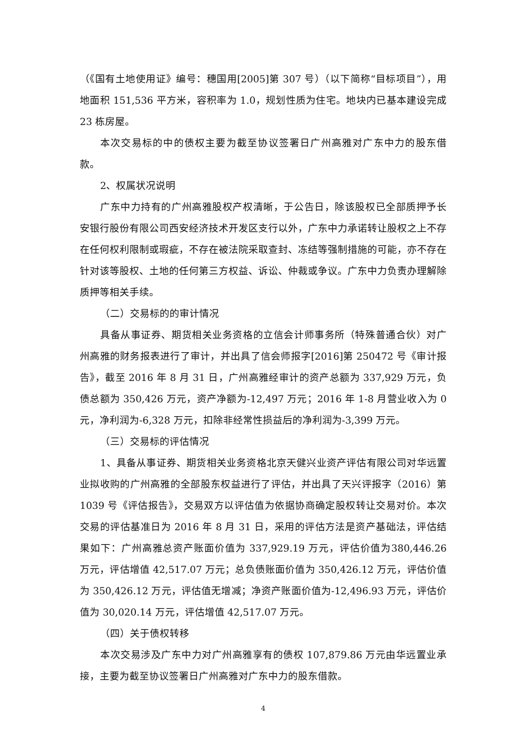（《国有土地使用证》编号：穗国用[2005]第 307 号）（以下简称“目标项目”），用地面积 151,536 平方米，容积率为 1.0，规划性质为住宅。地块内已基本建设完成 23 栋房屋。
本次交易标的中的债权主要为截至协议签署日广州高雅对广东中力的股东借款。
2、权属状况说明
广东中力持有的广州高雅股权产权清晰，于公告日，除该股权已全部质押予长安银行股份有限公司西安经济技术开发区支行以外，广东中力承诺转让股权之上不存在任何权利限制或瑕疵，不存在被法院采取查封、冻结等强制措施的可能，亦不存在针对该等股权、土地的任何第三方权益、诉讼、仲裁或争议。广东中力负责办理解除质押等相关手续。
（二）交易标的的审计情况
具备从事证券、期货相关业务资格的立信会计师事务所（特殊普通合伙）对广州高雅的财务报表进行了审计，并出具了信会师报字[2016]第 250472 号《审计报告》，截至 2016 年 8 月 31 日，广州高雅经审计的资产总额为 337,929 万元，负债总额为 350,426 万元，资产净额为-12,497 万元；2016 年 1-8 月营业收入为 0 元，净利润为-6,328 万元，扣除非经常性损益后的净利润为-3,399 万元。
（三）交易标的评估情况
1、具备从事证券、期货相关业务资格北京天健兴业资产评估有限公司对华远置业拟收购的广州高雅的全部股东权益进行了评估，并出具了天兴评报字（2016）第 1039 号《评估报告》，交易双方以评估值为依据协商确定股权转让交易对价。本次交易的评估基准日为 2016 年 8 月 31 日，采用的评估方法是资产基础法，评估结果如下：广州高雅总资产账面价值为 337,929.19 万元，评估价值为380,446.26 万元，评估增值 42,517.07 万元；总负债账面价值为 350,426.12 万元，评估价值为 350,426.12 万元，评估值无增减；净资产账面价值为-12,496.93 万元，评估价值为 30,020.14 万元，评估增值 42,517.07 万元。
（四）关于债权转移
本次交易涉及广东中力对广州高雅享有的债权 107,879.86 万元由华远置业承接，主要为截至协议签署日广州高雅对广东中力的股东借款。
4